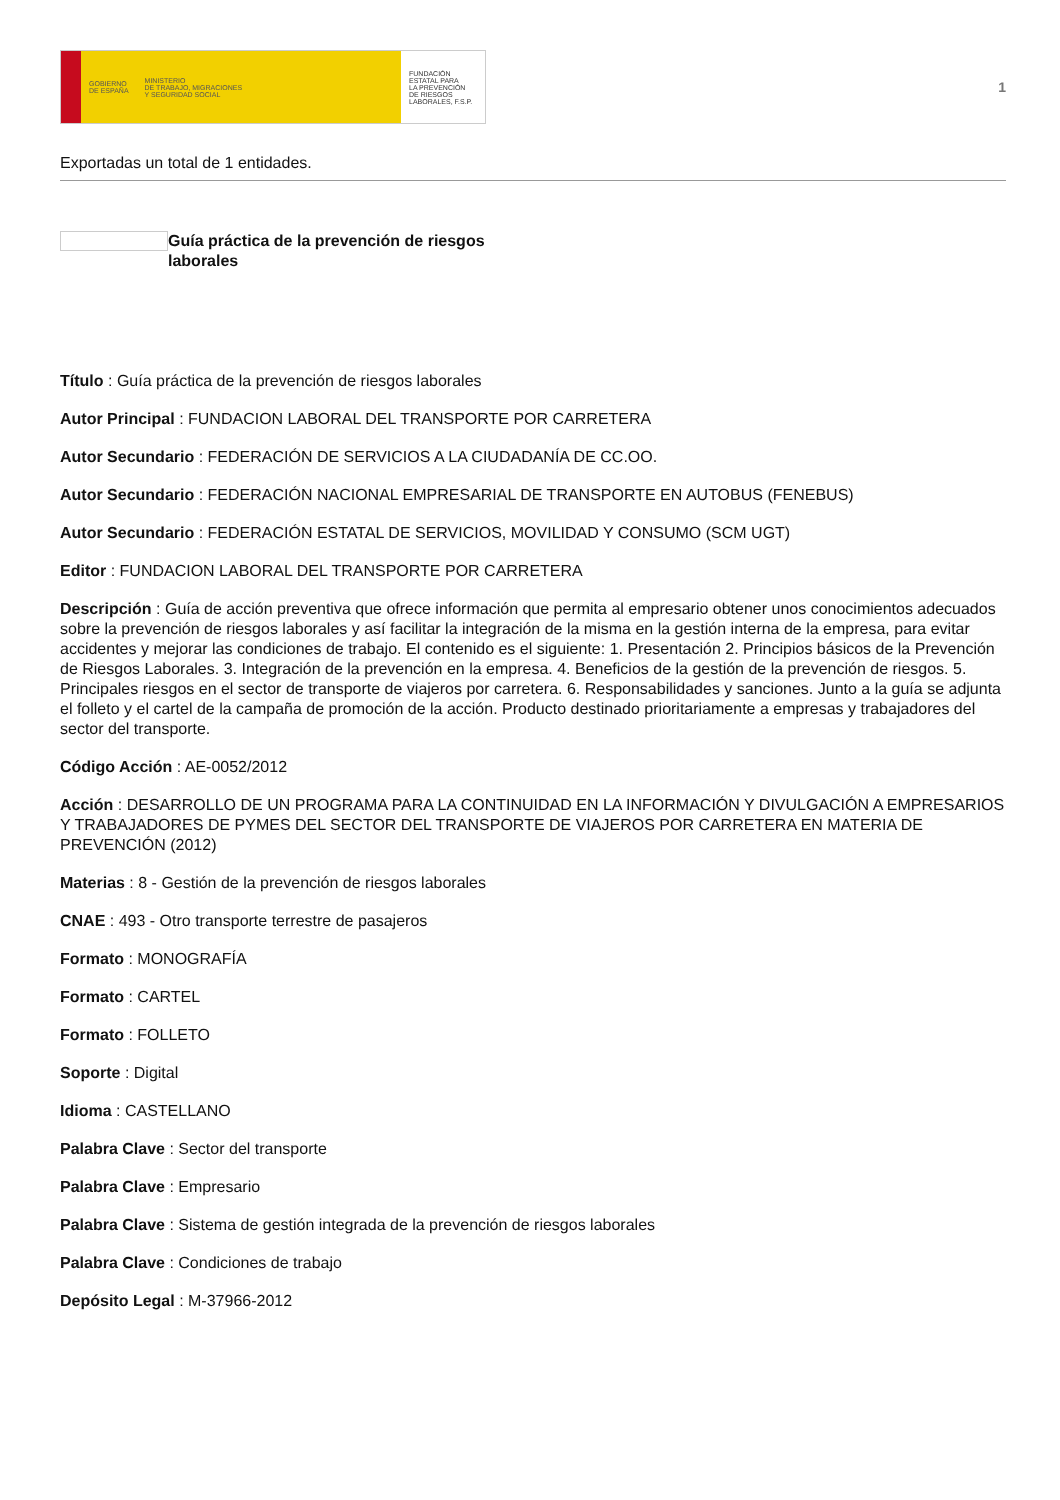GOBIERNO
DE ESPAÑA
MINISTERIO
DE TRABAJO, MIGRACIONES
Y SEGURIDAD SOCIAL
FUNDACIÓN
ESTATAL PARA
LA PREVENCIÓN
DE RIESGOS
LABORALES, F.S.P.
1
Exportadas un total de 1 entidades.
Guía práctica de la prevención de riesgos laborales
Título : Guía práctica de la prevención de riesgos laborales
Autor Principal : FUNDACION LABORAL DEL TRANSPORTE POR CARRETERA
Autor Secundario : FEDERACIÓN DE SERVICIOS A LA CIUDADANÍA DE CC.OO.
Autor Secundario : FEDERACIÓN NACIONAL EMPRESARIAL DE TRANSPORTE EN AUTOBUS (FENEBUS)
Autor Secundario : FEDERACIÓN ESTATAL DE SERVICIOS, MOVILIDAD Y CONSUMO (SCM UGT)
Editor : FUNDACION LABORAL DEL TRANSPORTE POR CARRETERA
Descripción : Guía de acción preventiva que ofrece información que permita al empresario obtener unos conocimientos adecuados sobre la prevención de riesgos laborales y así facilitar la integración de la misma en la gestión interna de la empresa, para evitar accidentes y mejorar las condiciones de trabajo. El contenido es el siguiente: 1. Presentación 2. Principios básicos de la Prevención de Riesgos Laborales. 3. Integración de la prevención en la empresa. 4. Beneficios de la gestión de la prevención de riesgos. 5. Principales riesgos en el sector de transporte de viajeros por carretera. 6. Responsabilidades y sanciones. Junto a la guía se adjunta el folleto y el cartel de la campaña de promoción de la acción. Producto destinado prioritariamente a empresas y trabajadores del sector del transporte.
Código Acción : AE-0052/2012
Acción : DESARROLLO DE UN PROGRAMA PARA LA CONTINUIDAD EN LA INFORMACIÓN Y DIVULGACIÓN A EMPRESARIOS Y TRABAJADORES DE PYMES DEL SECTOR DEL TRANSPORTE DE VIAJEROS POR CARRETERA EN MATERIA DE PREVENCIÓN (2012)
Materias : 8 - Gestión de la prevención de riesgos laborales
CNAE : 493 - Otro transporte terrestre de pasajeros
Formato : MONOGRAFÍA
Formato : CARTEL
Formato : FOLLETO
Soporte : Digital
Idioma : CASTELLANO
Palabra Clave : Sector del transporte
Palabra Clave : Empresario
Palabra Clave : Sistema de gestión integrada de la prevención de riesgos laborales
Palabra Clave : Condiciones de trabajo
Depósito Legal : M-37966-2012